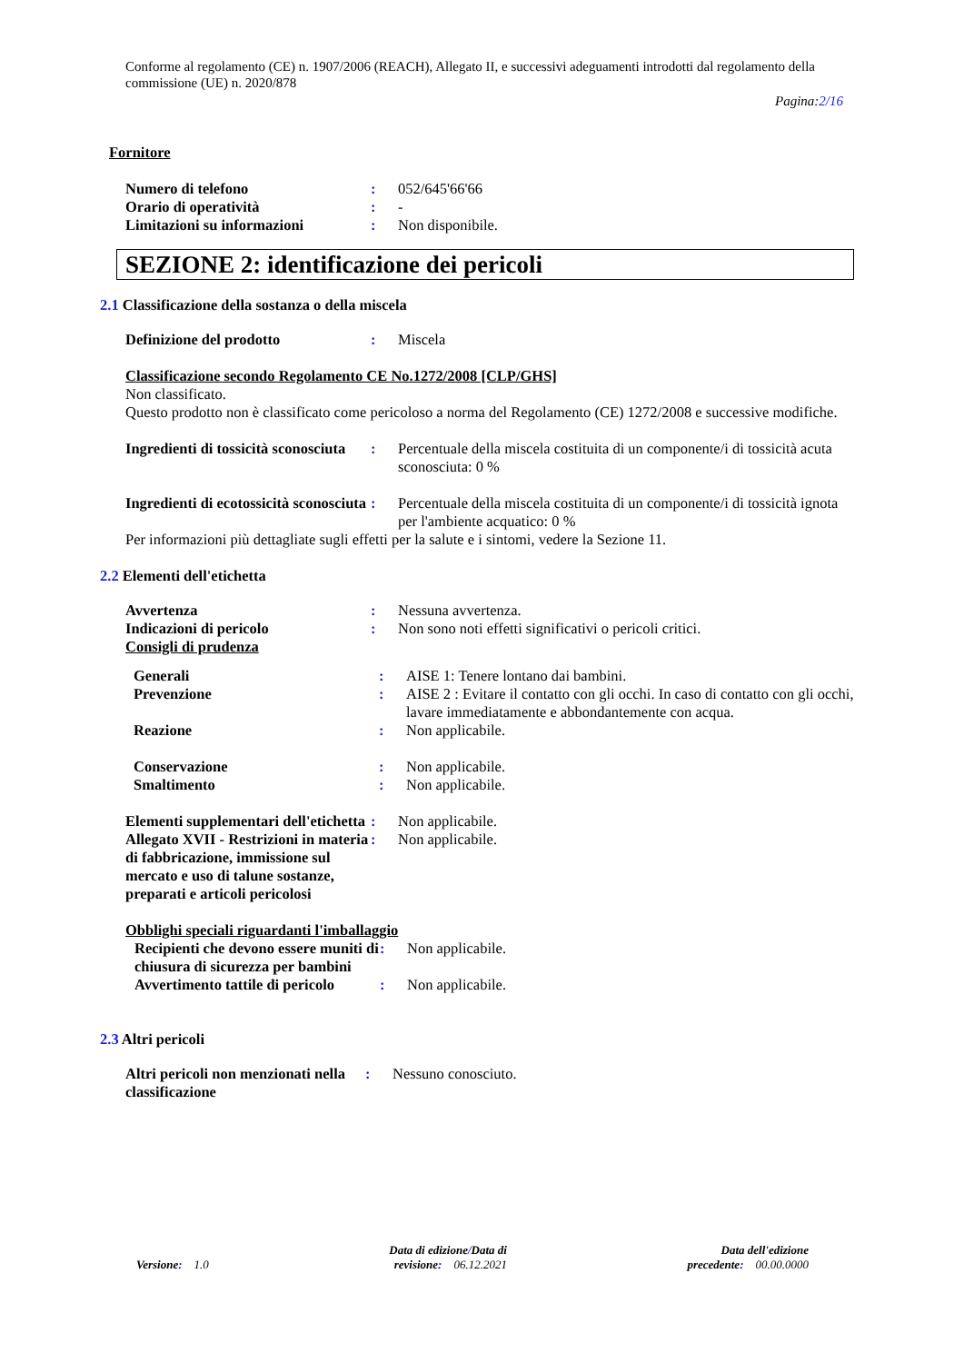Conforme al regolamento (CE) n. 1907/2006 (REACH), Allegato II, e successivi adeguamenti introdotti dal regolamento della commissione (UE) n. 2020/878
Pagina:2/16
Fornitore
| Numero di telefono | : | 052/645'66'66 |
| Orario di operatività | : | - |
| Limitazioni su informazioni | : | Non disponibile. |
SEZIONE 2: identificazione dei pericoli
2.1 Classificazione della sostanza o della miscela
| Definizione del prodotto | : | Miscela |
Classificazione secondo Regolamento CE No.1272/2008 [CLP/GHS]
Non classificato.
Questo prodotto non è classificato come pericoloso a norma del Regolamento (CE) 1272/2008 e successive modifiche.
| Ingredienti di tossicità sconosciuta | : | Percentuale della miscela costituita di un componente/i di tossicità acuta sconosciuta: 0 % |
| Ingredienti di ecotossicità sconosciuta | : | Percentuale della miscela costituita di un componente/i di tossicità ignota per l'ambiente acquatico: 0 % |
Per informazioni più dettagliate sugli effetti per la salute e i sintomi, vedere la Sezione 11.
2.2 Elementi dell'etichetta
| Avvertenza | : | Nessuna avvertenza. |
| Indicazioni di pericolo | : | Non sono noti effetti significativi o pericoli critici. |
| Consigli di prudenza | | |
| Generali | : | AISE 1: Tenere lontano dai bambini. |
| Prevenzione | : | AISE 2 : Evitare il contatto con gli occhi. In caso di contatto con gli occhi, lavare immediatamente e abbondantemente con acqua. |
| Reazione | : | Non applicabile. |
| Conservazione | : | Non applicabile. |
| Smaltimento | : | Non applicabile. |
| Elementi supplementari dell'etichetta | : | Non applicabile. |
| Allegato XVII - Restrizioni in materia di fabbricazione, immissione sul mercato e uso di talune sostanze, preparati e articoli pericolosi | : | Non applicabile. |
Obblighi speciali riguardanti l'imballaggio
| Recipienti che devono essere muniti di chiusura di sicurezza per bambini | : | Non applicabile. |
| Avvertimento tattile di pericolo | : | Non applicabile. |
2.3 Altri pericoli
| Altri pericoli non menzionati nella classificazione | : | Nessuno conosciuto. |
Versione: 1.0
Data di edizione/Data di
revisione: 06.12.2021
Data dell'edizione
precedente: 00.00.0000